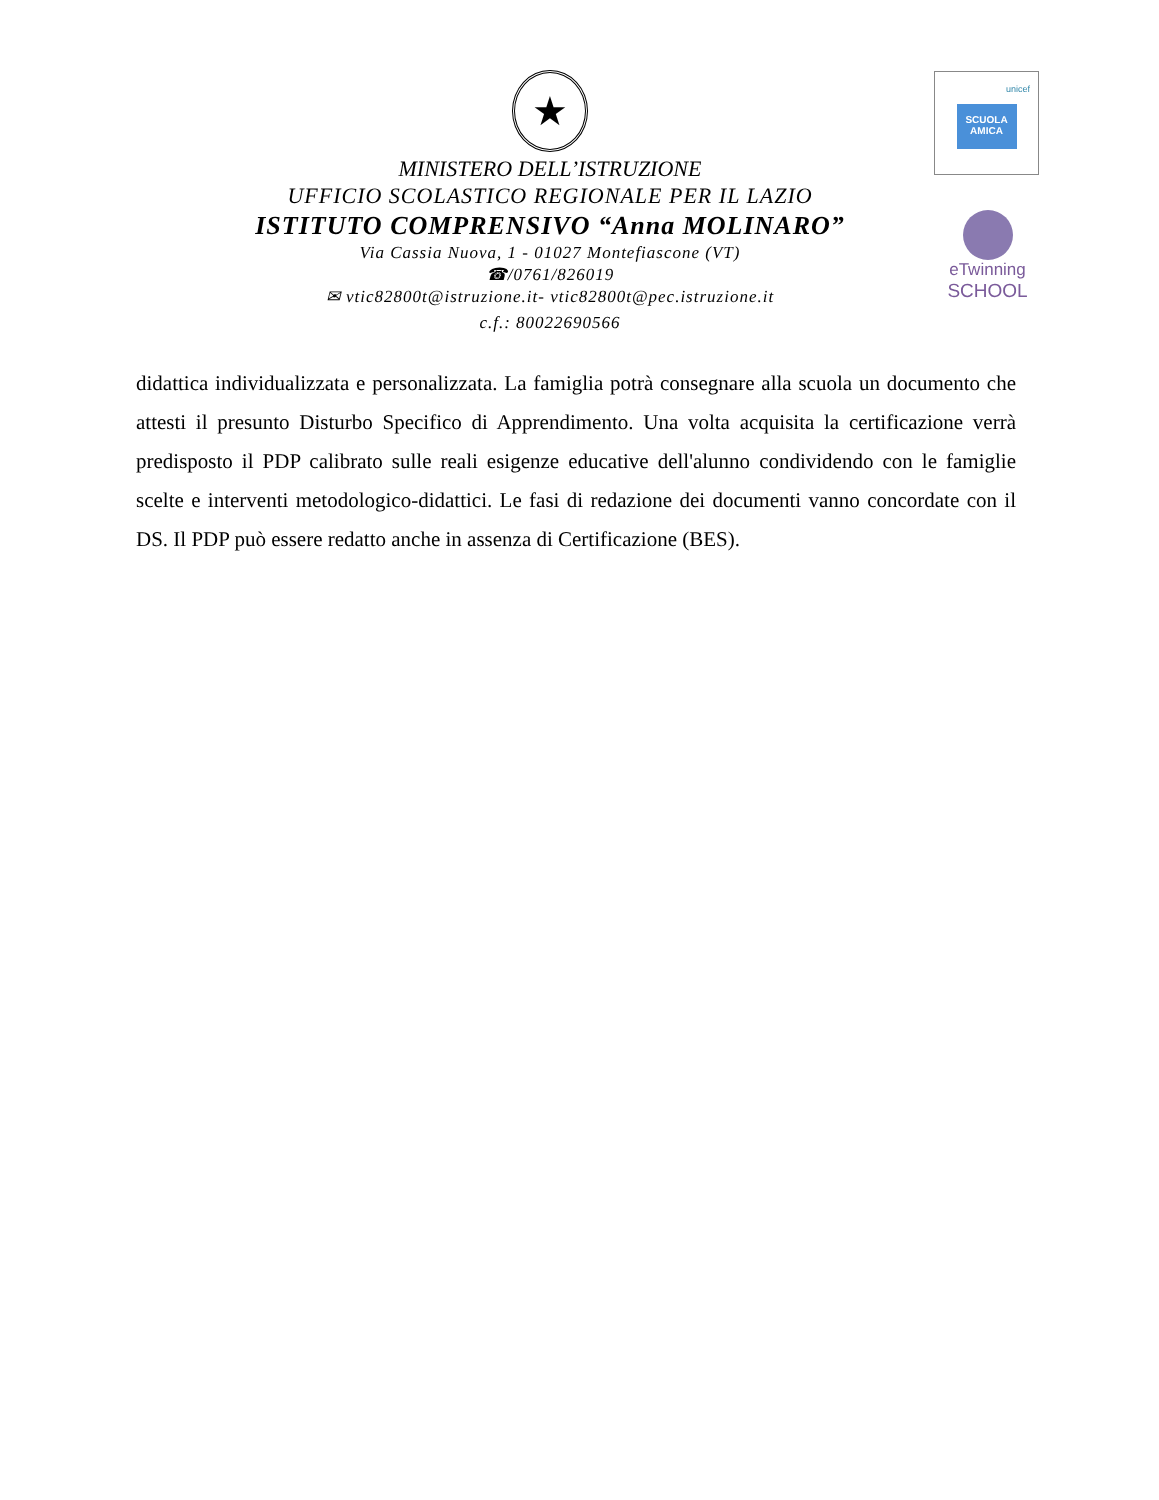unicef
SCUOLA AMICA
eTwinning
SCHOOL
★
MINISTERO DELL’ISTRUZIONE
UFFICIO SCOLASTICO REGIONALE PER IL LAZIO
ISTITUTO COMPRENSIVO “Anna MOLINARO”
Via Cassia Nuova, 1 - 01027 Montefiascone (VT)
☎/0761/826019
✉ vtic82800t@istruzione.it- vtic82800t@pec.istruzione.it
c.f.: 80022690566
didattica individualizzata e personalizzata. La famiglia potrà consegnare alla scuola un documento che attesti il presunto Disturbo Specifico di Apprendimento. Una volta acquisita la certificazione verrà predisposto il PDP calibrato sulle reali esigenze educative dell'alunno condividendo con le famiglie scelte e interventi metodologico-didattici. Le fasi di redazione dei documenti vanno concordate con il DS. Il PDP può essere redatto anche in assenza di Certificazione (BES).